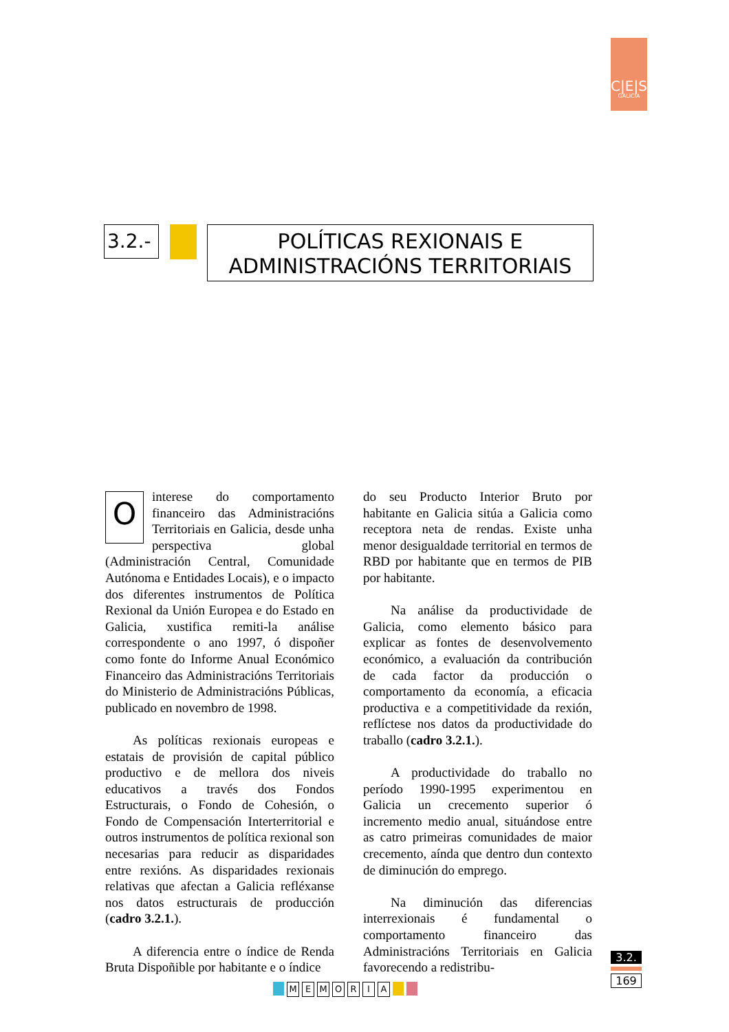C|E|S
GALICIA
3.2.-
POLÍTICAS REXIONAIS E
ADMINISTRACIÓNS TERRITORIAIS
Ointerese do comportamento financeiro das Administracións Territoriais en Galicia, desde unha perspectiva global (Administración Central, Comunidade Autónoma e Entidades Locais), e o impacto dos diferentes instrumentos de Política Rexional da Unión Europea e do Estado en Galicia, xustifica remiti-la análise correspondente o ano 1997, ó dispoñer como fonte do Informe Anual Económico Financeiro das Administracións Territoriais do Ministerio de Administracións Públicas, publicado en novembro de 1998.
As políticas rexionais europeas e estatais de provisión de capital público productivo e de mellora dos niveis educativos a través dos Fondos Estructurais, o Fondo de Cohesión, o Fondo de Compensación Interterritorial e outros instrumentos de política rexional son necesarias para reducir as disparidades entre rexións. As disparidades rexionais relativas que afectan a Galicia refléxanse nos datos estructurais de producción (cadro 3.2.1.).
A diferencia entre o índice de Renda Bruta Dispoñible por habitante e o índice
do seu Producto Interior Bruto por habitante en Galicia sitúa a Galicia como receptora neta de rendas. Existe unha menor desigualdade territorial en termos de RBD por habitante que en termos de PIB por habitante.
Na análise da productividade de Galicia, como elemento básico para explicar as fontes de desenvolvemento económico, a evaluación da contribución de cada factor da producción o comportamento da economía, a eficacia productiva e a competitividade da rexión, reflíctese nos datos da productividade do traballo (cadro 3.2.1.).
A productividade do traballo no período 1990-1995 experimentou en Galicia un crecemento superior ó incremento medio anual, situándose entre as catro primeiras comunidades de maior crecemento, aínda que dentro dun contexto de diminución do emprego.
Na diminución das diferencias interrexionais é fundamental o comportamento financeiro das Administracións Territoriais en Galicia favorecendo a redistribu-
3.2.
169
MEMORIA